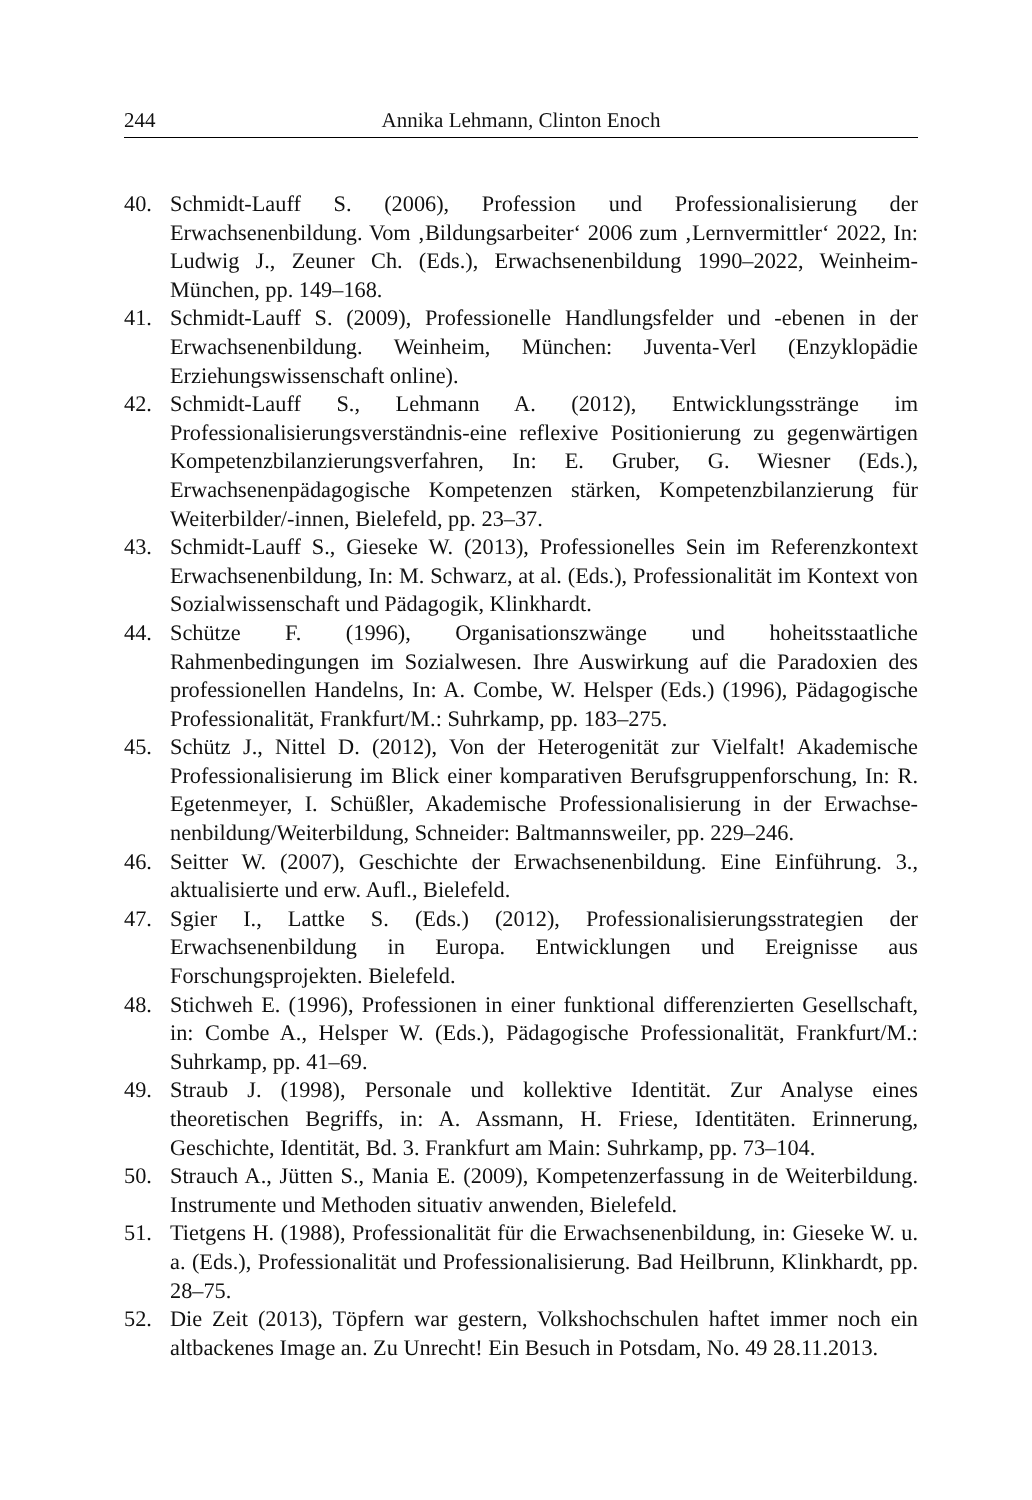244 Annika Lehmann, Clinton Enoch
40. Schmidt-Lauff S. (2006), Profession und Professionalisierung der Erwachsenenbildung. Vom ‚Bildungsarbeiter‘ 2006 zum ‚Lernvermittler‘ 2022, In: Ludwig J., Zeuner Ch. (Eds.), Erwachsenenbildung 1990–2022, Weinheim-München, pp. 149–168.
41. Schmidt-Lauff S. (2009), Professionelle Handlungsfelder und -ebenen in der Erwachsenenbildung. Weinheim, München: Juventa-Verl (Enzyklopädie Erziehungswissenschaft online).
42. Schmidt-Lauff S., Lehmann A. (2012), Entwicklungsstränge im Professionalisierungsverständnis-eine reflexive Positionierung zu gegenwärtigen Kompetenzbilanzierungsverfahren, In: E. Gruber, G. Wiesner (Eds.), Erwachsenenpädagogische Kompetenzen stärken, Kompetenzbilanzierung für Weiterbilder/-innen, Bielefeld, pp. 23–37.
43. Schmidt-Lauff S., Gieseke W. (2013), Professionelles Sein im Referenzkontext Erwachsenenbildung, In: M. Schwarz, at al. (Eds.), Professionalität im Kontext von Sozialwissenschaft und Pädagogik, Klinkhardt.
44. Schütze F. (1996), Organisationszwänge und hoheitsstaatliche Rahmenbedingungen im Sozialwesen. Ihre Auswirkung auf die Paradoxien des professionellen Handelns, In: A. Combe, W. Helsper (Eds.) (1996), Pädagogische Professionalität, Frankfurt/M.: Suhrkamp, pp. 183–275.
45. Schütz J., Nittel D. (2012), Von der Heterogenität zur Vielfalt! Akademische Professionalisierung im Blick einer komparativen Berufsgruppenforschung, In: R. Egetenmeyer, I. Schüßler, Akademische Professionalisierung in der Erwachse-nenbildung/Weiterbildung, Schneider: Baltmannsweiler, pp. 229–246.
46. Seitter W. (2007), Geschichte der Erwachsenenbildung. Eine Einführung. 3., aktualisierte und erw. Aufl., Bielefeld.
47. Sgier I., Lattke S. (Eds.) (2012), Professionalisierungsstrategien der Erwachsenenbildung in Europa. Entwicklungen und Ereignisse aus Forschungsprojekten. Bielefeld.
48. Stichweh E. (1996), Professionen in einer funktional differenzierten Gesellschaft, in: Combe A., Helsper W. (Eds.), Pädagogische Professionalität, Frankfurt/M.: Suhrkamp, pp. 41–69.
49. Straub J. (1998), Personale und kollektive Identität. Zur Analyse eines theoretischen Begriffs, in: A. Assmann, H. Friese, Identitäten. Erinnerung, Geschichte, Identität, Bd. 3. Frankfurt am Main: Suhrkamp, pp. 73–104.
50. Strauch A., Jütten S., Mania E. (2009), Kompetenzerfassung in de Weiterbildung. Instrumente und Methoden situativ anwenden, Bielefeld.
51. Tietgens H. (1988), Professionalität für die Erwachsenenbildung, in: Gieseke W. u. a. (Eds.), Professionalität und Professionalisierung. Bad Heilbrunn, Klinkhardt, pp. 28–75.
52. Die Zeit (2013), Töpfern war gestern, Volkshochschulen haftet immer noch ein altbackenes Image an. Zu Unrecht! Ein Besuch in Potsdam, No. 49 28.11.2013.